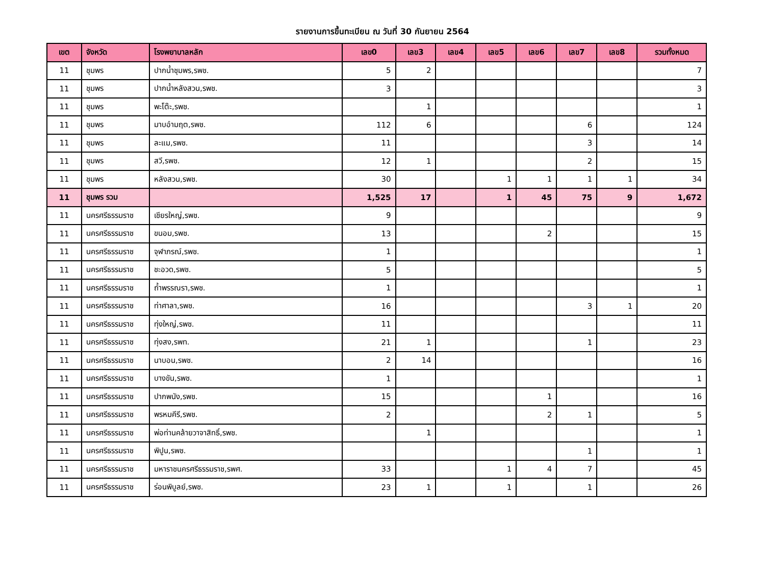รายงานการขึ้นทะเบียน ณ วันที่ 30 กันยายน 2564
| เขต | จังหวัด | โรงพยาบาลหลัก | เลข0 | เลข3 | เลข4 | เลข5 | เลข6 | เลข7 | เลข8 | รวมทั้งหมด |
| --- | --- | --- | --- | --- | --- | --- | --- | --- | --- | --- |
| 11 | ชุมพร | ปากน้ำชุมพร,รพช. | 5 | 2 | | | | | | 7 |
| 11 | ชุมพร | ปากน้ำหลังสวน,รพช. | 3 | | | | | | | 3 |
| 11 | ชุมพร | พะโต๊ะ,รพช. | | 1 | | | | | | 1 |
| 11 | ชุมพร | มาบอำมฤต,รพช. | 112 | 6 | | | | 6 | | 124 |
| 11 | ชุมพร | ละแม,รพช. | 11 | | | | | 3 | | 14 |
| 11 | ชุมพร | สวี,รพช. | 12 | 1 | | | | 2 | | 15 |
| 11 | ชุมพร | หลังสวน,รพช. | 30 | | | 1 | 1 | 1 | 1 | 34 |
| 11 | ชุมพร รวม | | 1,525 | 17 | | 1 | 45 | 75 | 9 | 1,672 |
| 11 | นครศรีธรรมราช | เชียรใหญ่,รพช. | 9 | | | | | | | 9 |
| 11 | นครศรีธรรมราช | ขนอม,รพช. | 13 | | | | 2 | | | 15 |
| 11 | นครศรีธรรมราช | จุฬาภรณ์,รพช. | 1 | | | | | | | 1 |
| 11 | นครศรีธรรมราช | ชะอวด,รพช. | 5 | | | | | | | 5 |
| 11 | นครศรีธรรมราช | ถ้ำพรรณรา,รพช. | 1 | | | | | | | 1 |
| 11 | นครศรีธรรมราช | ท่าศาลา,รพช. | 16 | | | | | 3 | 1 | 20 |
| 11 | นครศรีธรรมราช | ทุ่งใหญ่,รพช. | 11 | | | | | | | 11 |
| 11 | นครศรีธรรมราช | ทุ่งสง,รพท. | 21 | 1 | | | | 1 | | 23 |
| 11 | นครศรีธรรมราช | นาบอน,รพช. | 2 | 14 | | | | | | 16 |
| 11 | นครศรีธรรมราช | บางขัน,รพช. | 1 | | | | | | | 1 |
| 11 | นครศรีธรรมราช | ปากพนัง,รพช. | 15 | | | | 1 | | | 16 |
| 11 | นครศรีธรรมราช | พรหมคีรี,รพช. | 2 | | | | 2 | 1 | | 5 |
| 11 | นครศรีธรรมราช | พ่อท่านคล้ายวาจาสิทธิ์,รพช. | | 1 | | | | | | 1 |
| 11 | นครศรีธรรมราช | พิปูน,รพช. | | | | | | 1 | | 1 |
| 11 | นครศรีธรรมราช | มหาราชนครศรีธรรมราช,รพศ. | 33 | | | 1 | 4 | 7 | | 45 |
| 11 | นครศรีธรรมราช | ร่อนพิบูลย์,รพช. | 23 | 1 | | 1 | | 1 | | 26 |